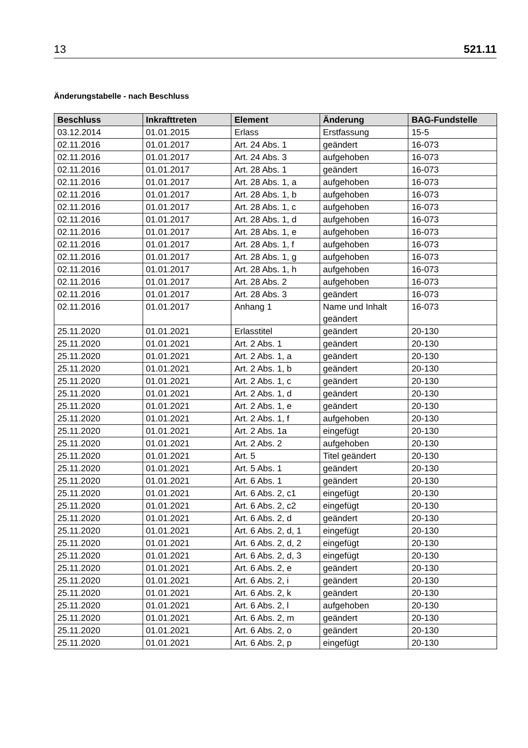13 521.11
Änderungstabelle - nach Beschluss
| Beschluss | Inkrafttreten | Element | Änderung | BAG-Fundstelle |
| --- | --- | --- | --- | --- |
| 03.12.2014 | 01.01.2015 | Erlass | Erstfassung | 15-5 |
| 02.11.2016 | 01.01.2017 | Art. 24 Abs. 1 | geändert | 16-073 |
| 02.11.2016 | 01.01.2017 | Art. 24 Abs. 3 | aufgehoben | 16-073 |
| 02.11.2016 | 01.01.2017 | Art. 28 Abs. 1 | geändert | 16-073 |
| 02.11.2016 | 01.01.2017 | Art. 28 Abs. 1, a | aufgehoben | 16-073 |
| 02.11.2016 | 01.01.2017 | Art. 28 Abs. 1, b | aufgehoben | 16-073 |
| 02.11.2016 | 01.01.2017 | Art. 28 Abs. 1, c | aufgehoben | 16-073 |
| 02.11.2016 | 01.01.2017 | Art. 28 Abs. 1, d | aufgehoben | 16-073 |
| 02.11.2016 | 01.01.2017 | Art. 28 Abs. 1, e | aufgehoben | 16-073 |
| 02.11.2016 | 01.01.2017 | Art. 28 Abs. 1, f | aufgehoben | 16-073 |
| 02.11.2016 | 01.01.2017 | Art. 28 Abs. 1, g | aufgehoben | 16-073 |
| 02.11.2016 | 01.01.2017 | Art. 28 Abs. 1, h | aufgehoben | 16-073 |
| 02.11.2016 | 01.01.2017 | Art. 28 Abs. 2 | aufgehoben | 16-073 |
| 02.11.2016 | 01.01.2017 | Art. 28 Abs. 3 | geändert | 16-073 |
| 02.11.2016 | 01.01.2017 | Anhang 1 | Name und Inhalt geändert | 16-073 |
| 25.11.2020 | 01.01.2021 | Erlasstitel | geändert | 20-130 |
| 25.11.2020 | 01.01.2021 | Art. 2 Abs. 1 | geändert | 20-130 |
| 25.11.2020 | 01.01.2021 | Art. 2 Abs. 1, a | geändert | 20-130 |
| 25.11.2020 | 01.01.2021 | Art. 2 Abs. 1, b | geändert | 20-130 |
| 25.11.2020 | 01.01.2021 | Art. 2 Abs. 1, c | geändert | 20-130 |
| 25.11.2020 | 01.01.2021 | Art. 2 Abs. 1, d | geändert | 20-130 |
| 25.11.2020 | 01.01.2021 | Art. 2 Abs. 1, e | geändert | 20-130 |
| 25.11.2020 | 01.01.2021 | Art. 2 Abs. 1, f | aufgehoben | 20-130 |
| 25.11.2020 | 01.01.2021 | Art. 2 Abs. 1a | eingefügt | 20-130 |
| 25.11.2020 | 01.01.2021 | Art. 2 Abs. 2 | aufgehoben | 20-130 |
| 25.11.2020 | 01.01.2021 | Art. 5 | Titel geändert | 20-130 |
| 25.11.2020 | 01.01.2021 | Art. 5 Abs. 1 | geändert | 20-130 |
| 25.11.2020 | 01.01.2021 | Art. 6 Abs. 1 | geändert | 20-130 |
| 25.11.2020 | 01.01.2021 | Art. 6 Abs. 2, c1 | eingefügt | 20-130 |
| 25.11.2020 | 01.01.2021 | Art. 6 Abs. 2, c2 | eingefügt | 20-130 |
| 25.11.2020 | 01.01.2021 | Art. 6 Abs. 2, d | geändert | 20-130 |
| 25.11.2020 | 01.01.2021 | Art. 6 Abs. 2, d, 1 | eingefügt | 20-130 |
| 25.11.2020 | 01.01.2021 | Art. 6 Abs. 2, d, 2 | eingefügt | 20-130 |
| 25.11.2020 | 01.01.2021 | Art. 6 Abs. 2, d, 3 | eingefügt | 20-130 |
| 25.11.2020 | 01.01.2021 | Art. 6 Abs. 2, e | geändert | 20-130 |
| 25.11.2020 | 01.01.2021 | Art. 6 Abs. 2, i | geändert | 20-130 |
| 25.11.2020 | 01.01.2021 | Art. 6 Abs. 2, k | geändert | 20-130 |
| 25.11.2020 | 01.01.2021 | Art. 6 Abs. 2, l | aufgehoben | 20-130 |
| 25.11.2020 | 01.01.2021 | Art. 6 Abs. 2, m | geändert | 20-130 |
| 25.11.2020 | 01.01.2021 | Art. 6 Abs. 2, o | geändert | 20-130 |
| 25.11.2020 | 01.01.2021 | Art. 6 Abs. 2, p | eingefügt | 20-130 |